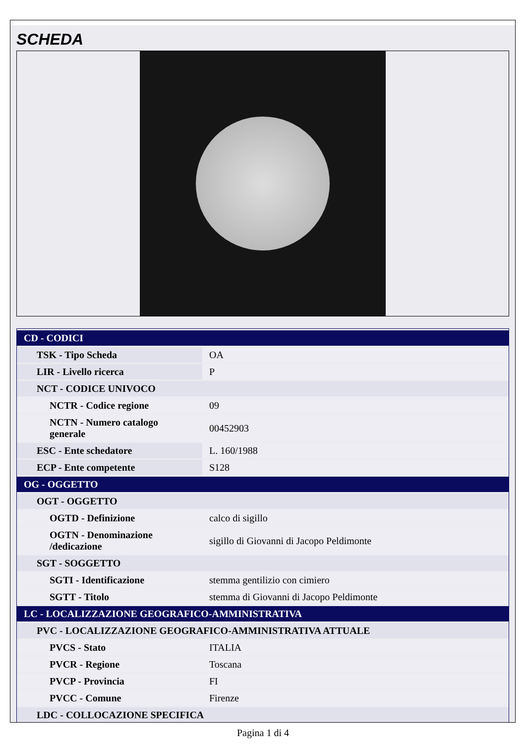SCHEDA
| CD - CODICI | |
| TSK - Tipo Scheda | OA |
| LIR - Livello ricerca | P |
| NCT - CODICE UNIVOCO | |
| NCTR - Codice regione | 09 |
| NCTN - Numero catalogo generale | 00452903 |
| ESC - Ente schedatore | L. 160/1988 |
| ECP - Ente competente | S128 |
| OG - OGGETTO | |
| OGT - OGGETTO | |
| OGTD - Definizione | calco di sigillo |
| OGTN - Denominazione /dedicazione | sigillo di Giovanni di Jacopo Peldimonte |
| SGT - SOGGETTO | |
| SGTI - Identificazione | stemma gentilizio con cimiero |
| SGTT - Titolo | stemma di Giovanni di Jacopo Peldimonte |
| LC - LOCALIZZAZIONE GEOGRAFICO-AMMINISTRATIVA | |
| PVC - LOCALIZZAZIONE GEOGRAFICO-AMMINISTRATIVA ATTUALE | |
| PVCS - Stato | ITALIA |
| PVCR - Regione | Toscana |
| PVCP - Provincia | FI |
| PVCC - Comune | Firenze |
| LDC - COLLOCAZIONE SPECIFICA | |
Pagina 1 di 4